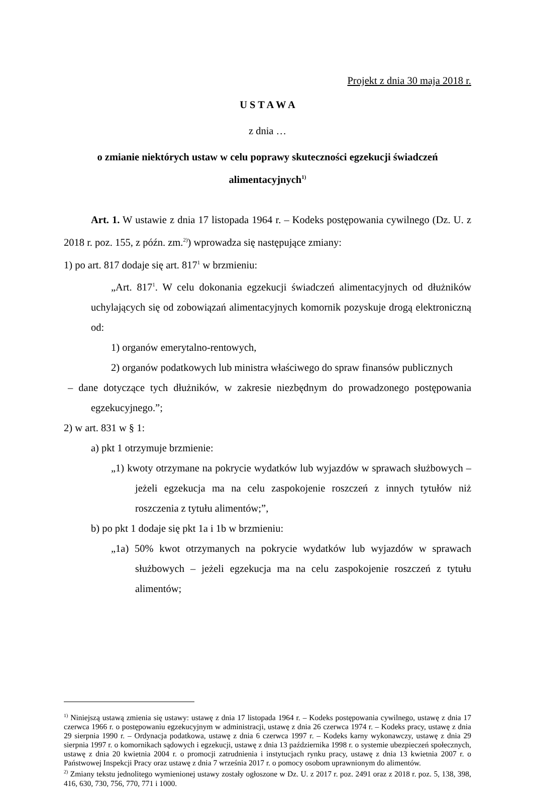Projekt z dnia 30 maja 2018 r.
U S T A W A
z dnia …
o zmianie niektórych ustaw w celu poprawy skuteczności egzekucji świadczeń alimentacyjnych<sup>1)</sup>
Art. 1. W ustawie z dnia 17 listopada 1964 r. – Kodeks postępowania cywilnego (Dz. U. z 2018 r. poz. 155, z późn. zm.<sup>2)</sup>) wprowadza się następujące zmiany:
1) po art. 817 dodaje się art. 817<sup>1</sup> w brzmieniu:
„Art. 817<sup>1</sup>. W celu dokonania egzekucji świadczeń alimentacyjnych od dłużników uchylających się od zobowiązań alimentacyjnych komornik pozyskuje drogą elektroniczną od:
1) organów emerytalno-rentowych,
2) organów podatkowych lub ministra właściwego do spraw finansów publicznych
– dane dotyczące tych dłużników, w zakresie niezbędnym do prowadzonego postępowania egzekucyjnego.”;
2) w art. 831 w § 1:
a) pkt 1 otrzymuje brzmienie:
„1) kwoty otrzymane na pokrycie wydatków lub wyjazdów w sprawach służbowych – jeżeli egzekucja ma na celu zaspokojenie roszczeń z innych tytułów niż roszczenia z tytułu alimentów;”,
b) po pkt 1 dodaje się pkt 1a i 1b w brzmieniu:
„1a) 50% kwot otrzymanych na pokrycie wydatków lub wyjazdów w sprawach służbowych – jeżeli egzekucja ma na celu zaspokojenie roszczeń z tytułu alimentów;
<sup>1)</sup> Niniejszą ustawą zmienia się ustawy: ustawę z dnia 17 listopada 1964 r. – Kodeks postępowania cywilnego, ustawę z dnia 17 czerwca 1966 r. o postępowaniu egzekucyjnym w administracji, ustawę z dnia 26 czerwca 1974 r. – Kodeks pracy, ustawę z dnia 29 sierpnia 1990 r. – Ordynacja podatkowa, ustawę z dnia 6 czerwca 1997 r. – Kodeks karny wykonawczy, ustawę z dnia 29 sierpnia 1997 r. o komornikach sądowych i egzekucji, ustawę z dnia 13 października 1998 r. o systemie ubezpieczeń społecznych, ustawę z dnia 20 kwietnia 2004 r. o promocji zatrudnienia i instytucjach rynku pracy, ustawę z dnia 13 kwietnia 2007 r. o Państwowej Inspekcji Pracy oraz ustawę z dnia 7 września 2017 r. o pomocy osobom uprawnionym do alimentów.
<sup>2)</sup> Zmiany tekstu jednolitego wymienionej ustawy zostały ogłoszone w Dz. U. z 2017 r. poz. 2491 oraz z 2018 r. poz. 5, 138, 398, 416, 630, 730, 756, 770, 771 i 1000.